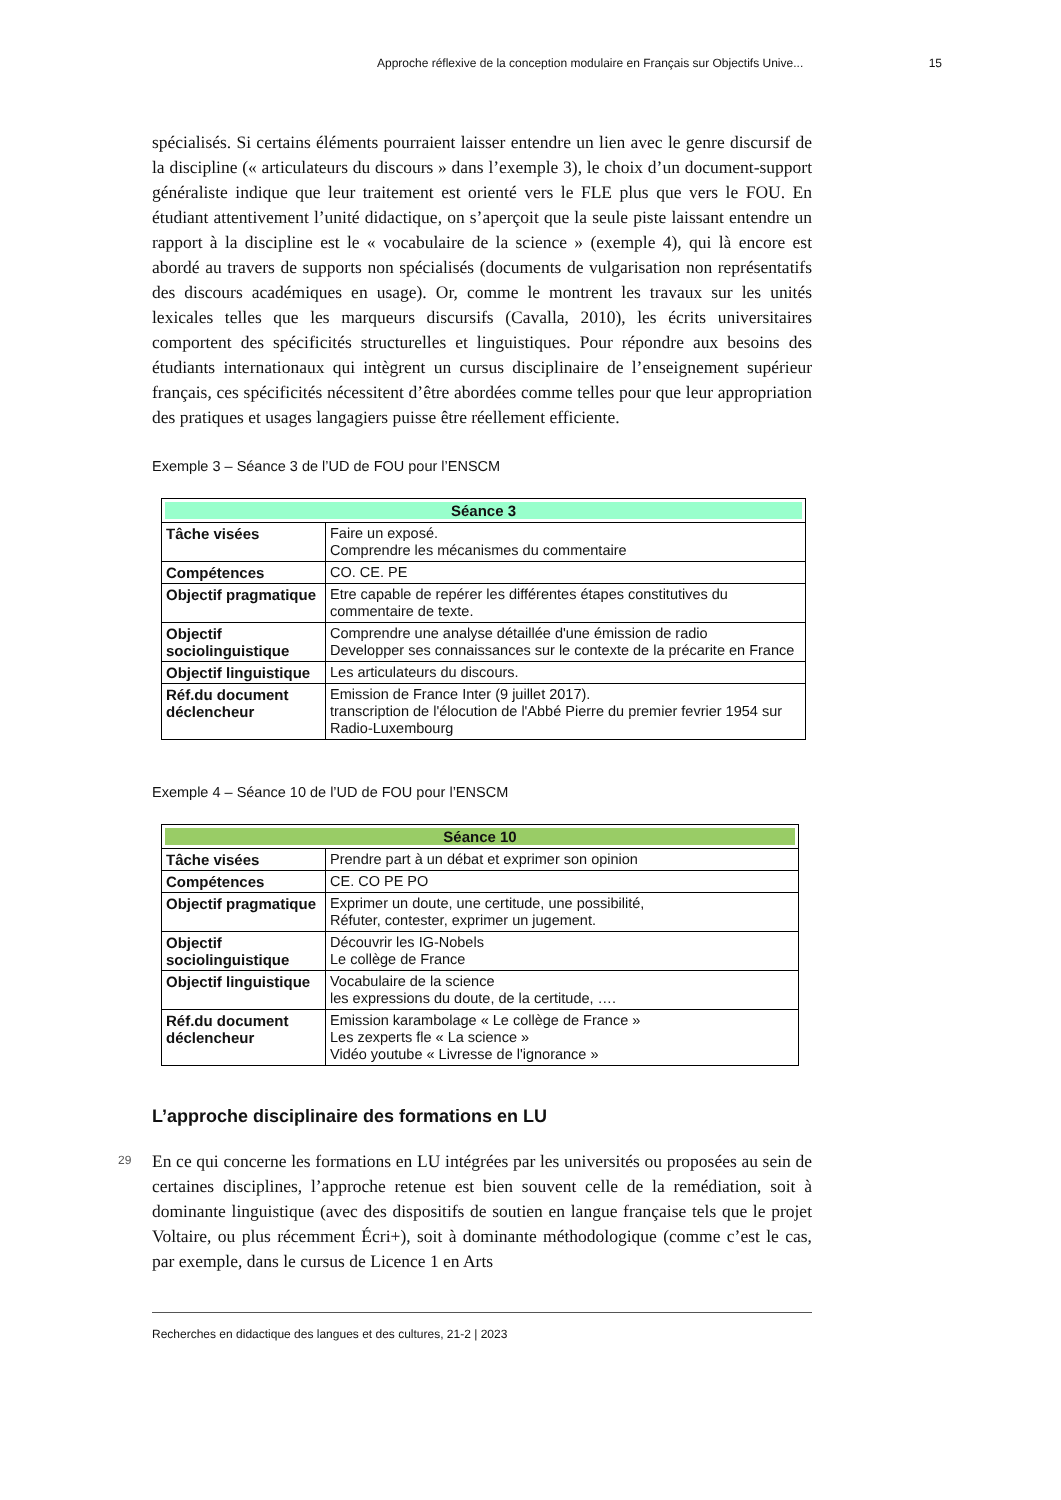Approche réflexive de la conception modulaire en Français sur Objectifs Unive... 15
spécialisés. Si certains éléments pourraient laisser entendre un lien avec le genre discursif de la discipline (« articulateurs du discours » dans l’exemple 3), le choix d’un document-support généraliste indique que leur traitement est orienté vers le FLE plus que vers le FOU. En étudiant attentivement l’unité didactique, on s’aperçoit que la seule piste laissant entendre un rapport à la discipline est le « vocabulaire de la science » (exemple 4), qui là encore est abordé au travers de supports non spécialisés (documents de vulgarisation non représentatifs des discours académiques en usage). Or, comme le montrent les travaux sur les unités lexicales telles que les marqueurs discursifs (Cavalla, 2010), les écrits universitaires comportent des spécificités structurelles et linguistiques. Pour répondre aux besoins des étudiants internationaux qui intègrent un cursus disciplinaire de l’enseignement supérieur français, ces spécificités nécessitent d’être abordées comme telles pour que leur appropriation des pratiques et usages langagiers puisse être réellement efficiente.
Exemple 3 – Séance 3 de l’UD de FOU pour l’ENSCM
| Séance 3 | |
| --- | --- |
| Tâche visées | Faire un exposé. Comprendre les mécanismes du commentaire |
| Compétences | CO. CE. PE |
| Objectif pragmatique | Etre capable de repérer les différentes étapes constitutives du commentaire de texte. |
| Objectif sociolinguistique | Comprendre une analyse détaillée d'une émission de radio Developper ses connaissances sur le contexte de la précarite en France |
| Objectif linguistique | Les articulateurs du discours. |
| Réf.du document déclencheur | Emission de France Inter (9 juillet 2017). transcription de l'élocution de l'Abbé Pierre du premier fevrier 1954 sur Radio-Luxembourg |
Exemple 4 – Séance 10 de l’UD de FOU pour l’ENSCM
| Séance 10 | |
| --- | --- |
| Tâche visées | Prendre part à un débat et exprimer son opinion |
| Compétences | CE. CO PE PO |
| Objectif pragmatique | Exprimer un doute, une certitude, une possibilité, Réfuter, contester, exprimer un jugement. |
| Objectif sociolinguistique | Découvrir les IG-Nobels Le collège de France |
| Objectif linguistique | Vocabulaire de la science les expressions du doute, de la certitude, …. |
| Réf.du document déclencheur | Emission karambolage « Le collège de France » Les zexperts fle « La science » Vidéo youtube « Livresse de l'ignorance » |
L’approche disciplinaire des formations en LU
29
En ce qui concerne les formations en LU intégrées par les universités ou proposées au sein de certaines disciplines, l’approche retenue est bien souvent celle de la remédiation, soit à dominante linguistique (avec des dispositifs de soutien en langue française tels que le projet Voltaire, ou plus récemment Écri+), soit à dominante méthodologique (comme c’est le cas, par exemple, dans le cursus de Licence 1 en Arts
Recherches en didactique des langues et des cultures, 21-2 | 2023